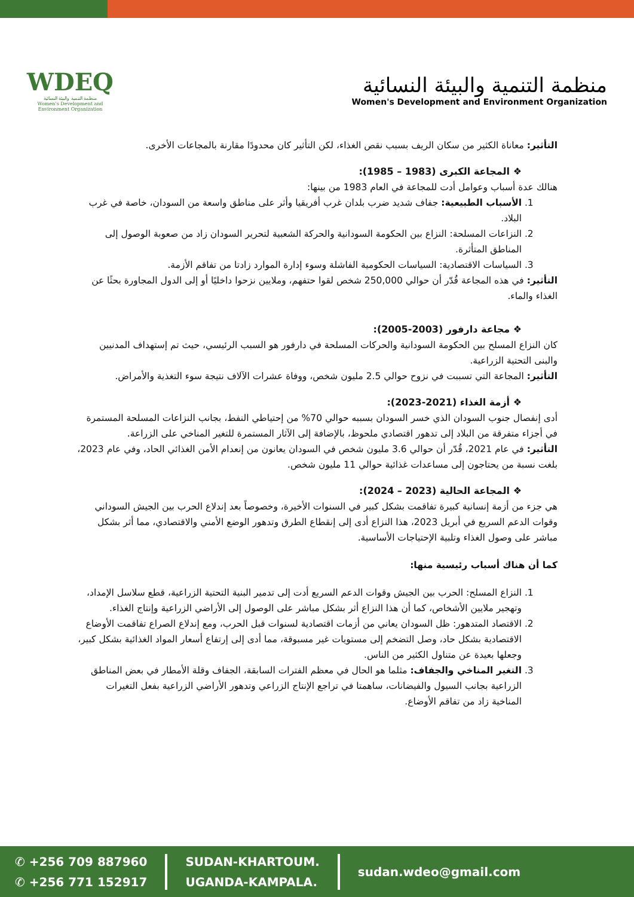WDEQ
منظمة التنمية والبيئة النسائية
Women's Development and Environment Organization
منظمة التنمية والبيئة النسائية
Women's Development and Environment Organization
التأثير: معاناة الكثير من سكان الريف بسبب نقص الغذاء، لكن التأثير كان محدودًا مقارنة بالمجاعات الأخرى.
❖ المجاعة الكبرى (1983 – 1985):
هنالك عدة أسباب وعوامل أدت للمجاعة في العام 1983 من بينها:
1. الأسباب الطبيعية: جفاف شديد ضرب بلدان غرب أفريقيا وأثر على مناطق واسعة من السودان، خاصة في غرب البلاد.
2. النزاعات المسلحة: النزاع بين الحكومة السودانية والحركة الشعبية لتحرير السودان زاد من صعوبة الوصول إلى المناطق المتأثرة.
3. السياسات الاقتصادية: السياسات الحكومية الفاشلة وسوء إدارة الموارد زادتا من تفاقم الأزمة.
التأثير: في هذه المجاعة قُدّر أن حوالي 250,000 شخص لقوا حتفهم، وملايين نزحوا داخليًا أو إلى الدول المجاورة بحثًا عن الغذاء والماء.
❖ مجاعة دارفور (2003-2005):
كان النزاع المسلح بين الحكومة السودانية والحركات المسلحة في دارفور هو السبب الرئيسي، حيث تم إستهداف المدنيين والبنى التحتية الزراعية.
التأثير: المجاعة التي تسببت في نزوح حوالي 2.5 مليون شخص، ووفاة عشرات الآلاف نتيجة سوء التغذية والأمراض.
❖ أزمة الغذاء (2021-2023):
أدى إنفصال جنوب السودان الذي خسر السودان بسببه حوالي 70% من إحتياطي النفط، بجانب النزاعات المسلحة المستمرة في أجزاء متفرقة من البلاد إلى تدهور اقتصادي ملحوظ، بالإضافة إلى الآثار المستمرة للتغير المناخي على الزراعة.
التأثير: في عام 2021، قُدّر أن حوالي 3.6 مليون شخص في السودان يعانون من إنعدام الأمن الغذائي الحاد، وفي عام 2023، بلغت نسبة من يحتاجون إلى مساعدات غذائية حوالي 11 مليون شخص.
❖ المجاعة الحالية (2023 – 2024):
هي جزء من أزمة إنسانية كبيرة تفاقمت بشكل كبير في السنوات الأخيرة، وخصوصاً بعد إندلاع الحرب بين الجيش السوداني وقوات الدعم السريع في أبريل 2023، هذا النزاع أدى إلى إنقطاع الطرق وتدهور الوضع الأمني والاقتصادي، مما أثر بشكل مباشر على وصول الغذاء وتلبية الإحتياجات الأساسية.
كما أن هناك أسباب رئيسية منها:
1. النزاع المسلح: الحرب بين الجيش وقوات الدعم السريع أدت إلى تدمير البنية التحتية الزراعية، قطع سلاسل الإمداد، وتهجير ملايين الأشخاص، كما أن هذا النزاع أثر بشكل مباشر على الوصول إلى الأراضي الزراعية وإنتاج الغذاء.
2. الاقتصاد المتدهور: ظل السودان يعاني من أزمات اقتصادية لسنوات قبل الحرب، ومع إندلاع الصراع تفاقمت الأوضاع الاقتصادية بشكل حاد، وصل التضخم إلى مستويات غير مسبوقة، مما أدى إلى إرتفاع أسعار المواد الغذائية بشكل كبير، وجعلها بعيدة عن متناول الكثير من الناس.
3. التغير المناخي والجفاف: مثلما هو الحال في معظم الفترات السابقة، الجفاف وقلة الأمطار في بعض المناطق الزراعية بجانب السيول والفيضانات، ساهمتا في تراجع الإنتاج الزراعي وتدهور الأراضي الزراعية بفعل التغيرات المناخية زاد من تفاقم الأوضاع.
✆ +256 709 887960
✆ +256 771 152917
SUDAN-KHARTOUM.
UGANDA-KAMPALA.
sudan.wdeo@gmail.com